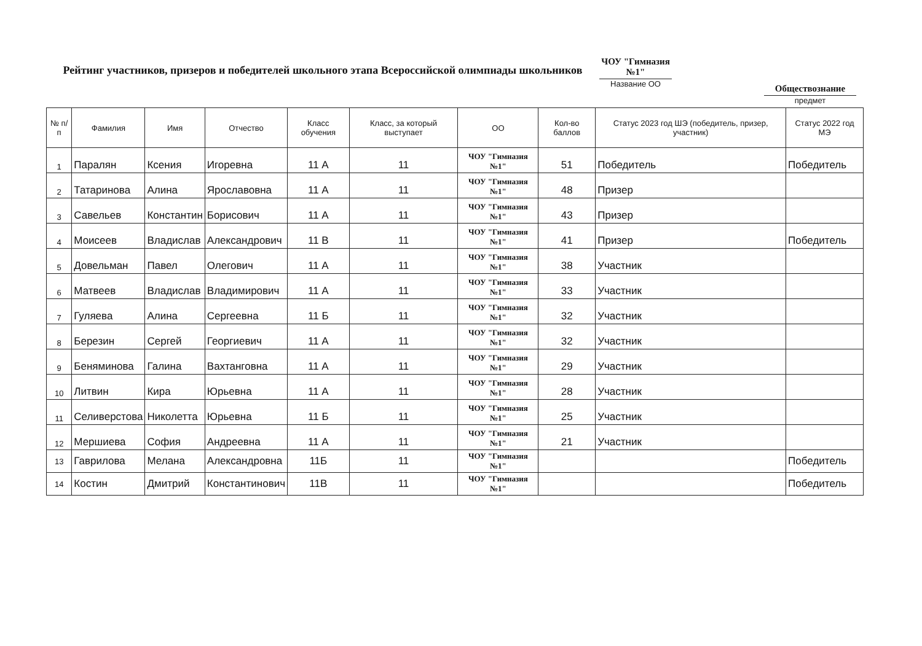Рейтинг участников, призеров и победителей школьного этапа Всероссийской олимпиады школьников
ЧОУ "Гимназия №1"
Название ОО
Обществознание
предмет
| № п/п | Фамилия | Имя | Отчество | Класс обучения | Класс, за который выступает | ОО | Кол-во баллов | Статус 2023 год ШЭ (победитель, призер, участник) | Статус 2022 год МЭ |
| --- | --- | --- | --- | --- | --- | --- | --- | --- | --- |
| 1 | Паралян | Ксения | Игоревна | 11 А | 11 | ЧОУ "Гимназия №1" | 51 | Победитель | Победитель |
| 2 | Татаринова | Алина | Ярославовна | 11 А | 11 | ЧОУ "Гимназия №1" | 48 | Призер | |
| 3 | Савельев | Константин | Борисович | 11 А | 11 | ЧОУ "Гимназия №1" | 43 | Призер | |
| 4 | Моисеев | Владислав | Александрович | 11 В | 11 | ЧОУ "Гимназия №1" | 41 | Призер | Победитель |
| 5 | Довельман | Павел | Олегович | 11 А | 11 | ЧОУ "Гимназия №1" | 38 | Участник | |
| 6 | Матвеев | Владислав | Владимирович | 11 А | 11 | ЧОУ "Гимназия №1" | 33 | Участник | |
| 7 | Гуляева | Алина | Сергеевна | 11 Б | 11 | ЧОУ "Гимназия №1" | 32 | Участник | |
| 8 | Березин | Сергей | Георгиевич | 11 А | 11 | ЧОУ "Гимназия №1" | 32 | Участник | |
| 9 | Беняминова | Галина | Вахтанговна | 11 А | 11 | ЧОУ "Гимназия №1" | 29 | Участник | |
| 10 | Литвин | Кира | Юрьевна | 11 А | 11 | ЧОУ "Гимназия №1" | 28 | Участник | |
| 11 | Селиверстова | Николетта | Юрьевна | 11 Б | 11 | ЧОУ "Гимназия №1" | 25 | Участник | |
| 12 | Мершиева | София | Андреевна | 11 А | 11 | ЧОУ "Гимназия №1" | 21 | Участник | |
| 13 | Гаврилова | Мелана | Александровна | 11Б | 11 | ЧОУ "Гимназия №1" | | | Победитель |
| 14 | Костин | Дмитрий | Константинович | 11В | 11 | ЧОУ "Гимназия №1" | | | Победитель |